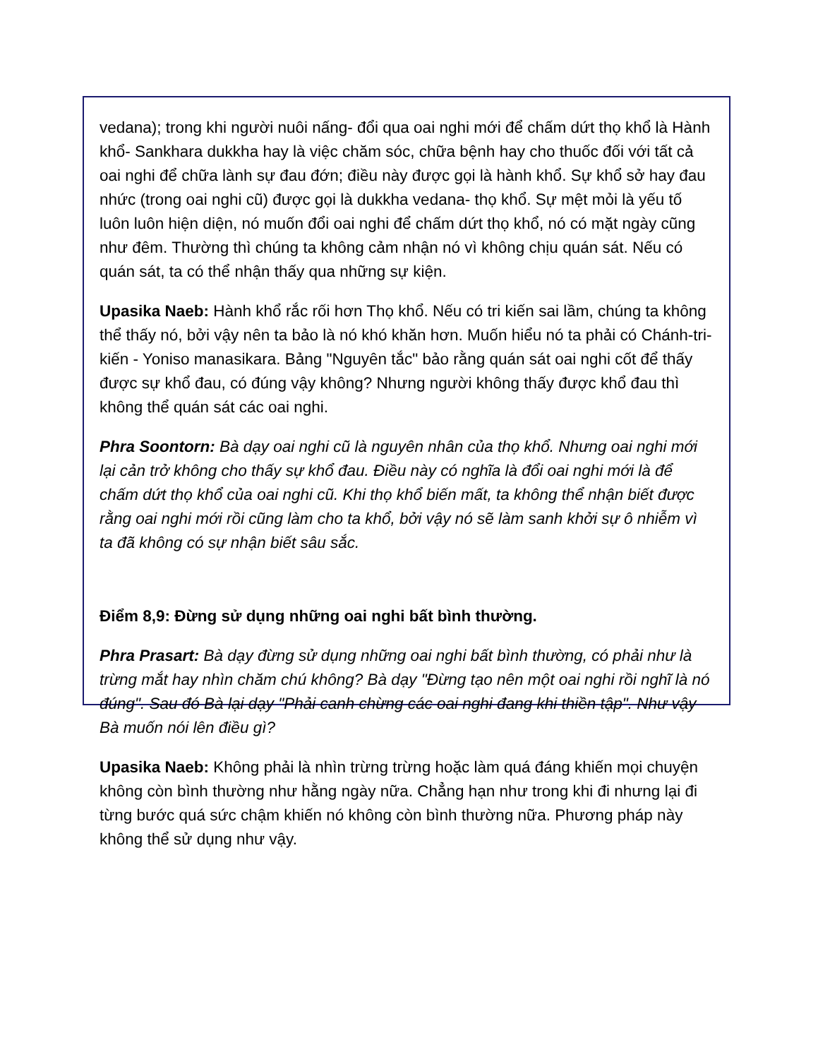vedana); trong khi người nuôi nấng- đổi qua oai nghi mới để chấm dứt thọ khổ là Hành khổ- Sankhara dukkha hay là việc chăm sóc, chữa bệnh hay cho thuốc đối với tất cả oai nghi để chữa lành sự đau đớn; điều này được gọi là hành khổ. Sự khổ sở hay đau nhức (trong oai nghi cũ) được gọi là dukkha vedana- thọ khổ. Sự mệt mỏi là yếu tố luôn luôn hiện diện, nó muốn đổi oai nghi để chấm dứt thọ khổ, nó có mặt ngày cũng như đêm. Thường thì chúng ta không cảm nhận nó vì không chịu quán sát. Nếu có quán sát, ta có thể nhận thấy qua những sự kiện.
Upasika Naeb: Hành khổ rắc rối hơn Thọ khổ. Nếu có tri kiến sai lầm, chúng ta không thể thấy nó, bởi vậy nên ta bảo là nó khó khăn hơn. Muốn hiểu nó ta phải có Chánh-tri- kiến - Yoniso manasikara. Bảng "Nguyên tắc" bảo rằng quán sát oai nghi cốt để thấy được sự khổ đau, có đúng vậy không? Nhưng người không thấy được khổ đau thì không thể quán sát các oai nghi.
Phra Soontorn: Bà dạy oai nghi cũ là nguyên nhân của thọ khổ. Nhưng oai nghi mới lại cản trở không cho thấy sự khổ đau. Điều này có nghĩa là đổi oai nghi mới là để chấm dứt thọ khổ của oai nghi cũ. Khi thọ khổ biến mất, ta không thể nhận biết được rằng oai nghi mới rồi cũng làm cho ta khổ, bởi vậy nó sẽ làm sanh khởi sự ô nhiễm vì ta đã không có sự nhận biết sâu sắc.
Điểm 8,9: Đừng sử dụng những oai nghi bất bình thường.
Phra Prasart: Bà dạy đừng sử dụng những oai nghi bất bình thường, có phải như là trừng mắt hay nhìn chăm chú không? Bà dạy "Đừng tạo nên một oai nghi rồi nghĩ là nó đúng". Sau đó Bà lại dạy "Phải canh chừng các oai nghi đang khi thiền tập". Như vậy Bà muốn nói lên điều gì?
Upasika Naeb: Không phải là nhìn trừng trừng hoặc làm quá đáng khiến mọi chuyện không còn bình thường như hằng ngày nữa. Chẳng hạn như trong khi đi nhưng lại đi từng bước quá sức chậm khiến nó không còn bình thường nữa. Phương pháp này không thể sử dụng như vậy.